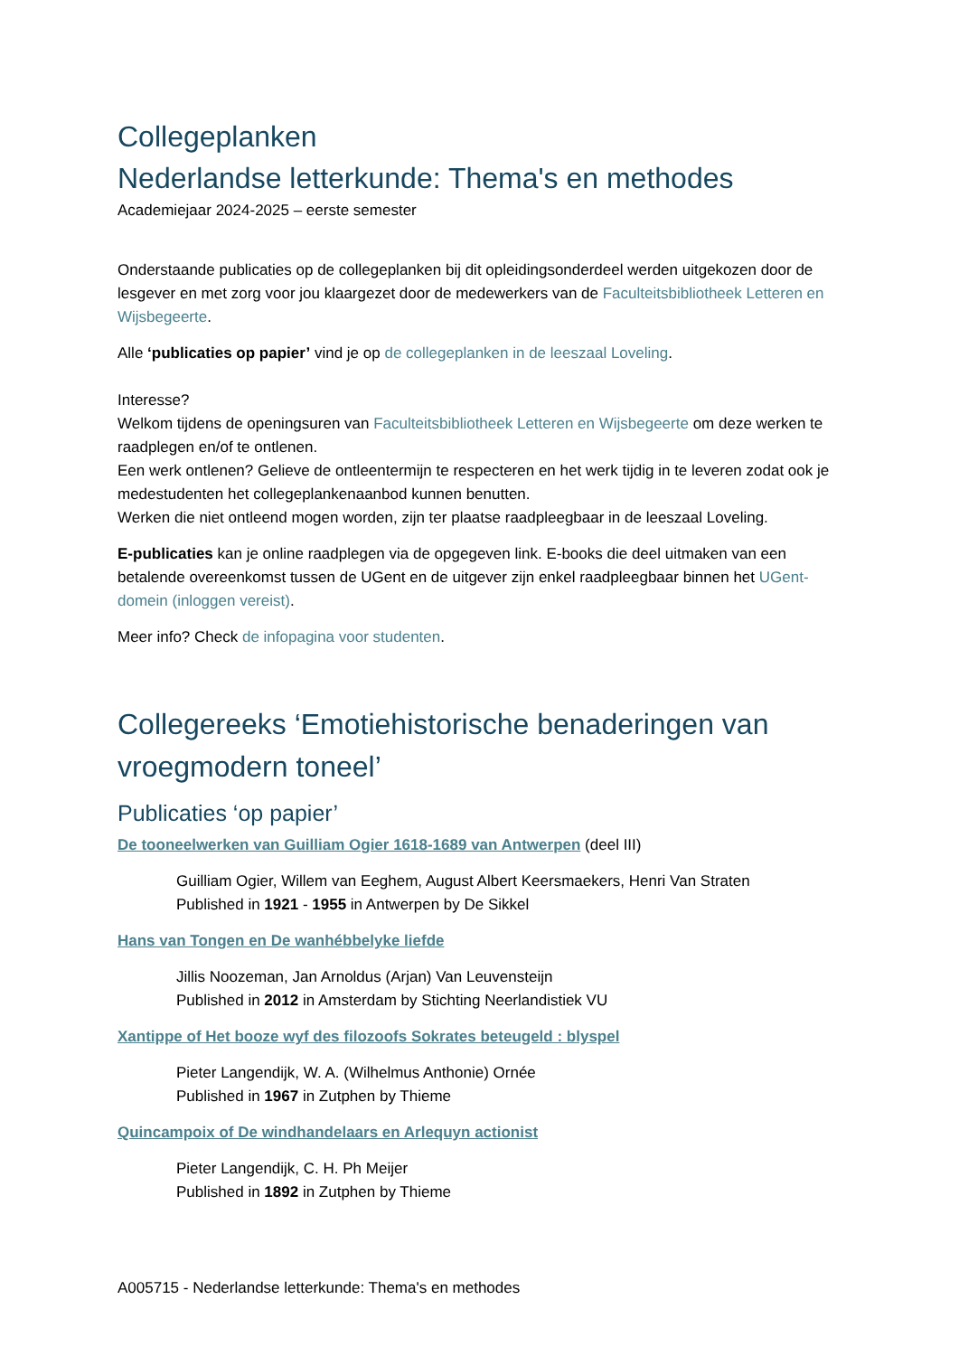Collegeplanken
Nederlandse letterkunde: Thema's en methodes
Academiejaar 2024-2025 – eerste semester
Onderstaande publicaties op de collegeplanken bij dit opleidingsonderdeel werden uitgekozen door de lesgever en met zorg voor jou klaargezet door de medewerkers van de Faculteitsbibliotheek Letteren en Wijsbegeerte.
Alle ‘publicaties op papier’ vind je op de collegeplanken in de leeszaal Loveling.
Interesse?
Welkom tijdens de openingsuren van Faculteitsbibliotheek Letteren en Wijsbegeerte om deze werken te raadplegen en/of te ontlenen.
Een werk ontlenen? Gelieve de ontleentermijn te respecteren en het werk tijdig in te leveren zodat ook je medestudenten het collegeplankenaanbod kunnen benutten.
Werken die niet ontleend mogen worden, zijn ter plaatse raadpleegbaar in de leeszaal Loveling.
E-publicaties kan je online raadplegen via de opgegeven link. E-books die deel uitmaken van een betalende overeenkomst tussen de UGent en de uitgever zijn enkel raadpleegbaar binnen het UGent-domein (inloggen vereist).
Meer info? Check de infopagina voor studenten.
Collegereeks ‘Emotiehistorische benaderingen van vroegmodern toneel’
Publicaties ‘op papier’
De tooneelwerken van Guilliam Ogier 1618-1689 van Antwerpen (deel III)
Guilliam Ogier, Willem van Eeghem, August Albert Keersmaekers, Henri Van Straten
Published in 1921 - 1955 in Antwerpen by De Sikkel
Hans van Tongen en De wanhébbelyke liefde
Jillis Noozeman, Jan Arnoldus (Arjan) Van Leuvensteijn
Published in 2012 in Amsterdam by Stichting Neerlandistiek VU
Xantippe of Het booze wyf des filozoofs Sokrates beteugeld : blyspel
Pieter Langendijk, W. A. (Wilhelmus Anthonie) Ornée
Published in 1967 in Zutphen by Thieme
Quincampoix of De windhandelaars en Arlequyn actionist
Pieter Langendijk, C. H. Ph Meijer
Published in 1892 in Zutphen by Thieme
A005715 - Nederlandse letterkunde: Thema's en methodes